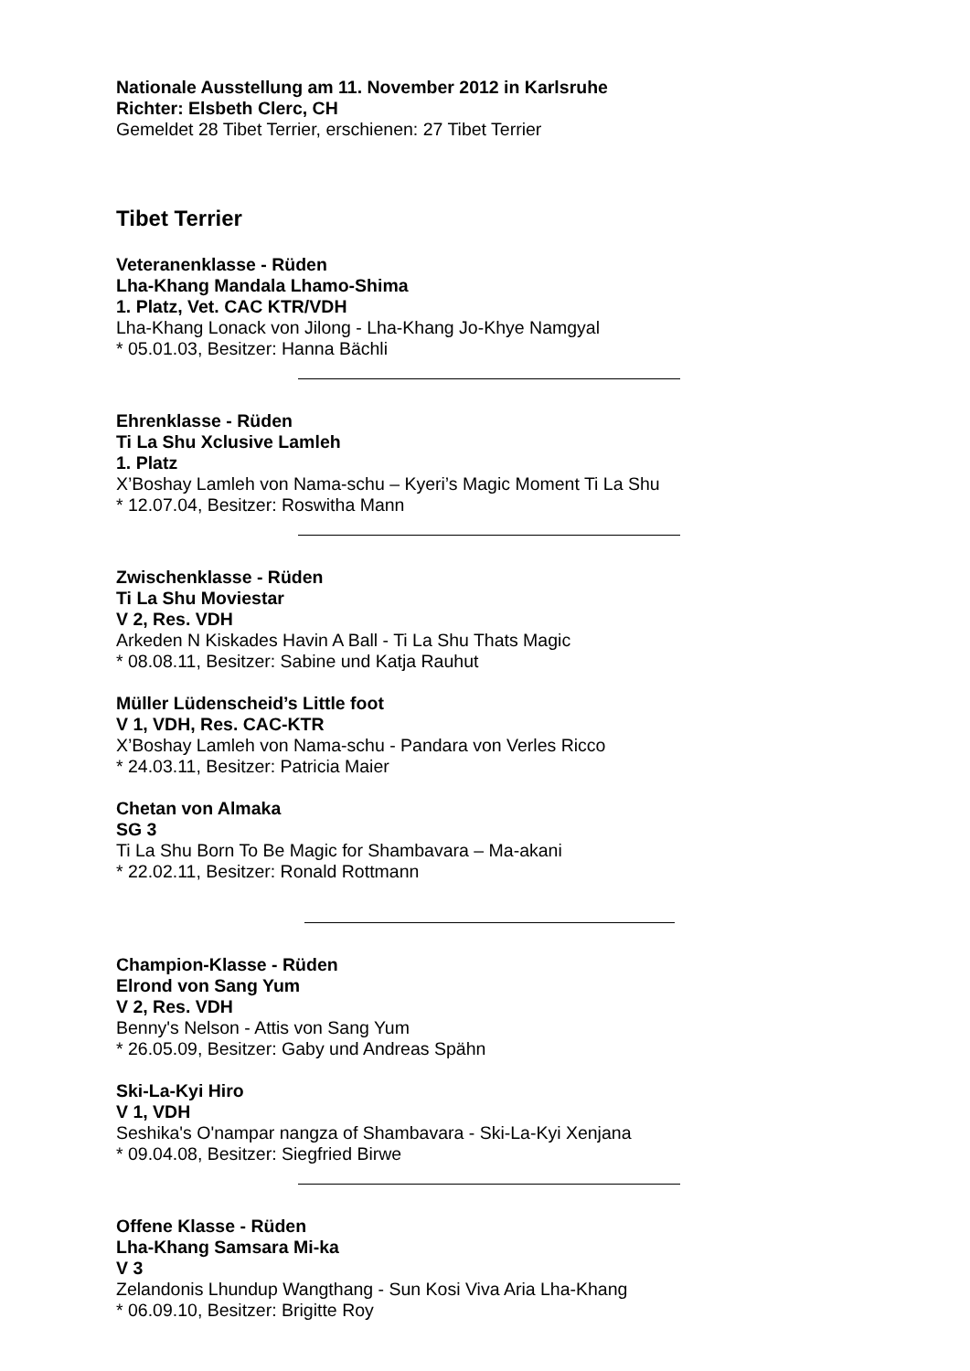Nationale Ausstellung am 11. November 2012 in Karlsruhe
Richter: Elsbeth Clerc, CH
Gemeldet 28 Tibet Terrier, erschienen: 27 Tibet Terrier
Tibet Terrier
Veteranenklasse - Rüden
Lha-Khang Mandala Lhamo-Shima
1. Platz, Vet. CAC KTR/VDH
Lha-Khang Lonack von Jilong - Lha-Khang Jo-Khye Namgyal
* 05.01.03, Besitzer: Hanna Bächli
Ehrenklasse - Rüden
Ti La Shu Xclusive Lamleh
1. Platz
X’Boshay Lamleh von Nama-schu – Kyeri’s Magic Moment Ti La Shu
* 12.07.04, Besitzer: Roswitha Mann
Zwischenklasse - Rüden
Ti La Shu Moviestar
V 2, Res. VDH
Arkeden N Kiskades Havin A Ball - Ti La Shu Thats Magic
* 08.08.11, Besitzer: Sabine und Katja Rauhut
Müller Lüdenscheid’s Little foot
V 1, VDH, Res. CAC-KTR
X’Boshay Lamleh von Nama-schu - Pandara von Verles Ricco
* 24.03.11, Besitzer: Patricia Maier
Chetan von Almaka
SG 3
Ti La Shu Born To Be Magic for Shambavara – Ma-akani
* 22.02.11, Besitzer: Ronald Rottmann
Champion-Klasse - Rüden
Elrond von Sang Yum
V 2, Res. VDH
Benny's Nelson - Attis von Sang Yum
* 26.05.09, Besitzer: Gaby und Andreas Spähn
Ski-La-Kyi Hiro
V 1, VDH
Seshika's O'nampar nangza of Shambavara - Ski-La-Kyi Xenjana
* 09.04.08, Besitzer: Siegfried Birwe
Offene Klasse - Rüden
Lha-Khang Samsara Mi-ka
V 3
Zelandonis Lhundup Wangthang - Sun Kosi Viva Aria Lha-Khang
* 06.09.10, Besitzer: Brigitte Roy